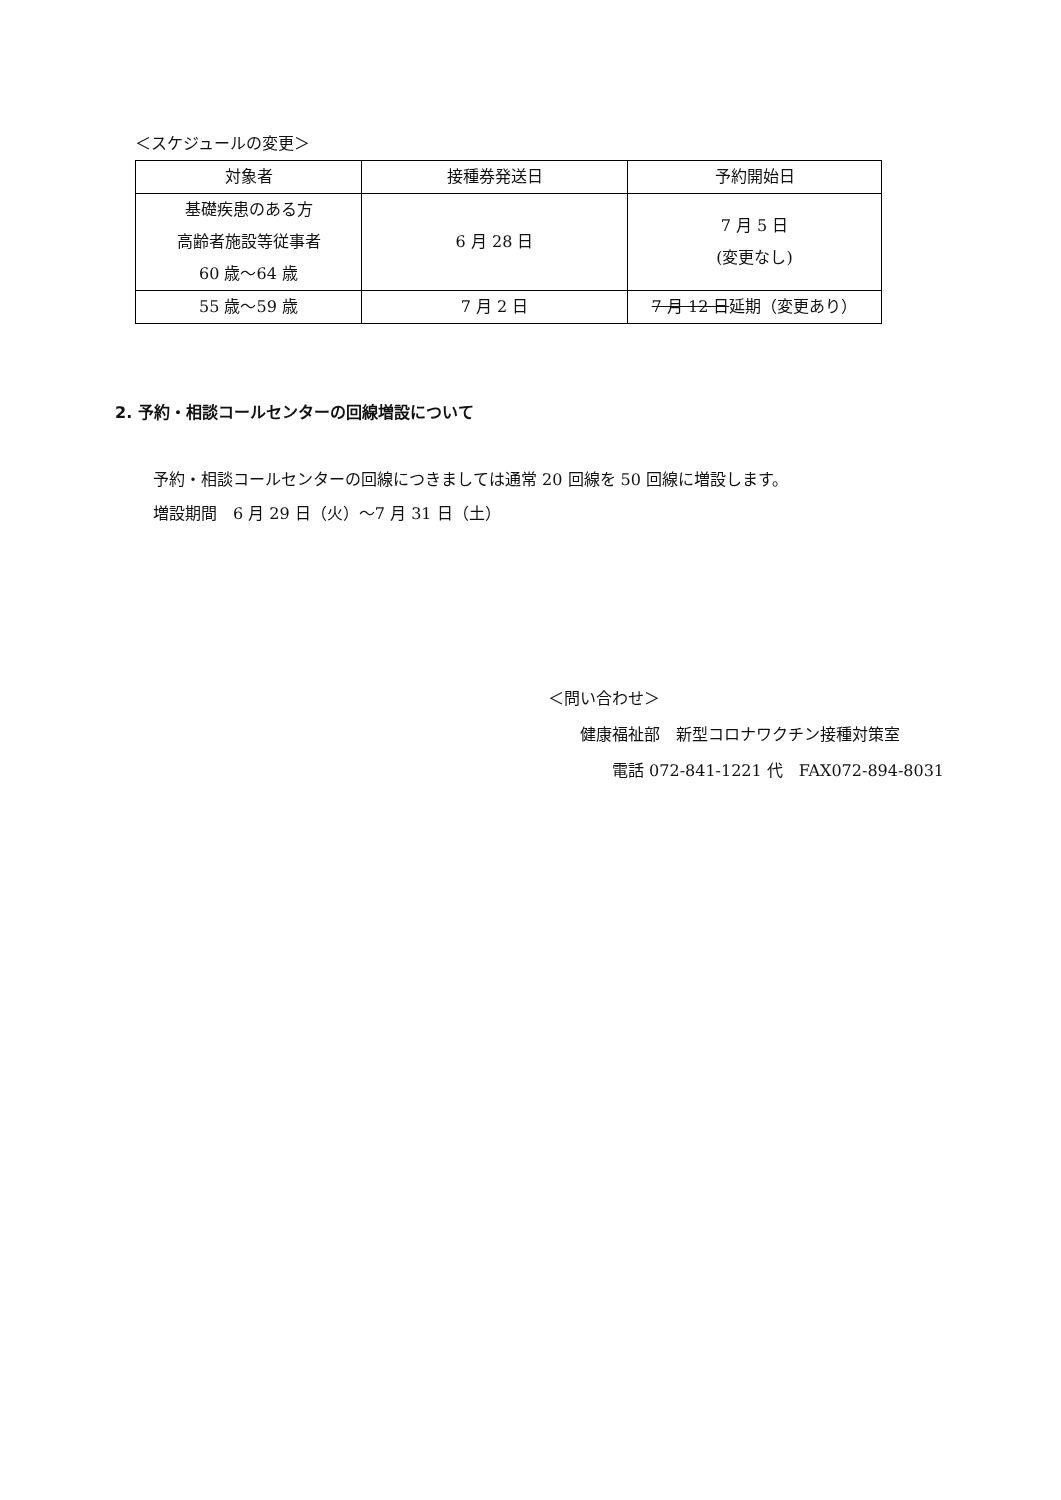＜スケジュールの変更＞
| 対象者 | 接種券発送日 | 予約開始日 |
| --- | --- | --- |
| 基礎疾患のある方 高齢者施設等従事者 60 歳～64 歳 | 6 月 28 日 | 7 月 5 日 (変更なし) |
| 55 歳～59 歳 | 7 月 2 日 | 7 月 12 日 延期（変更あり） |
2. 予約・相談コールセンターの回線増設について
予約・相談コールセンターの回線につきましては通常 20 回線を 50 回線に増設します。
増設期間　6 月 29 日（火）～7 月 31 日（土）
＜問い合わせ＞
　　健康福祉部　新型コロナワクチン接種対策室
　　　　電話 072-841-1221 代　FAX072-894-8031